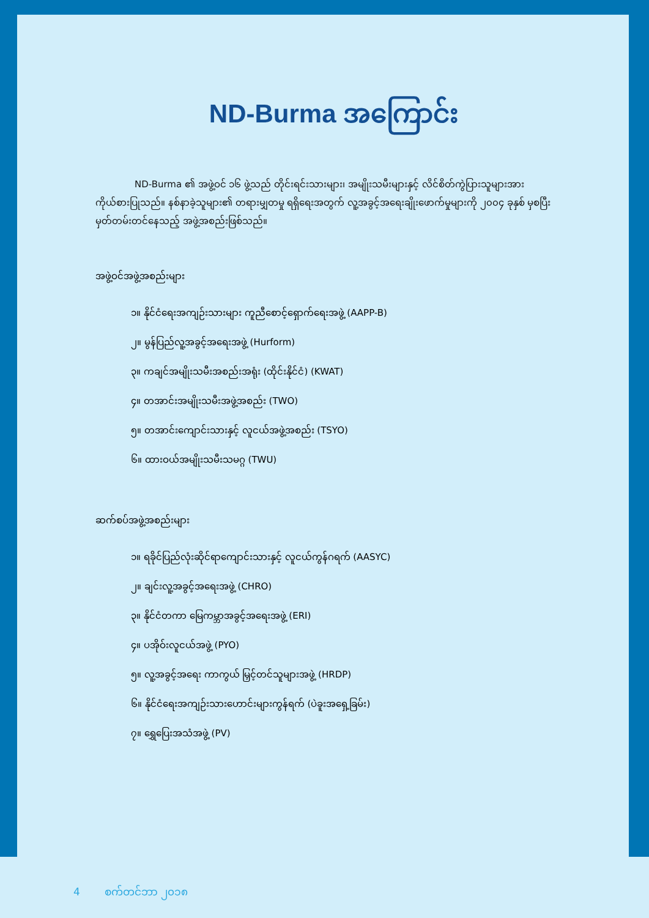ND-Burma အကြောင်း
ND-Burma ၏ အဖွဲ့ဝင် ၁၆ ဖွဲ့သည် တိုင်းရင်းသားများ၊ အမျိုးသမီးများနှင့် လိင်စိတ်ကွဲပြားသူများအား ကိုယ်စားပြုသည်။ နစ်နာခဲ့သူများ၏ တရားမျှတမှု ရရှိရေးအတွက် လူ့အခွင့်အရေးချိုးဖောက်မှုများကို ၂၀၀၄ ခုနှစ် မှစပြီး မှတ်တမ်းတင်နေသည့် အဖွဲ့အစည်းဖြစ်သည်။
အဖွဲ့ဝင်အဖွဲ့အစည်းများ
၁။ နိုင်ငံရေးအကျဉ်းသားများ ကူညီစောင့်ရှောက်ရေးအဖွဲ့ (AAPP-B)
၂။ မွန်ပြည်လူ့အခွင့်အရေးအဖွဲ့ (Hurform)
၃။ ကချင်အမျိုးသမီးအစည်းအရုံး (ထိုင်းနိုင်ငံ) (KWAT)
၄။ တအာင်းအမျိုးသမီးအဖွဲ့အစည်း (TWO)
၅။ တအာင်းကျောင်းသားနှင့် လူငယ်အဖွဲ့အစည်း (TSYO)
၆။ ထားဝယ်အမျိုးသမီးသမဂ္ဂ (TWU)
ဆက်စပ်အဖွဲ့အစည်းများ
၁။ ရခိုင်ပြည်လုံးဆိုင်ရာကျောင်းသားနှင့် လူငယ်ကွန်ဂရက် (AASYC)
၂။ ချင်းလူ့အခွင့်အရေးအဖွဲ့ (CHRO)
၃။ နိုင်ငံတကာ မြေကမ္ဘာအခွင့်အရေးအဖွဲ့ (ERI)
၄။ ပအိုဝ်းလူငယ်အဖွဲ့ (PYO)
၅။ လူ့အခွင့်အရေး ကာကွယ် မြှင့်တင်သူများအဖွဲ့ (HRDP)
၆။ နိုင်ငံရေးအကျဉ်းသားဟောင်းများကွန်ရက် (ပဲခူးအရှေ့ခြမ်း)
၇။ ရွှေပြေးအသံအဖွဲ့ (PV)
4 စက်တင်ဘာ ၂၀၁၈